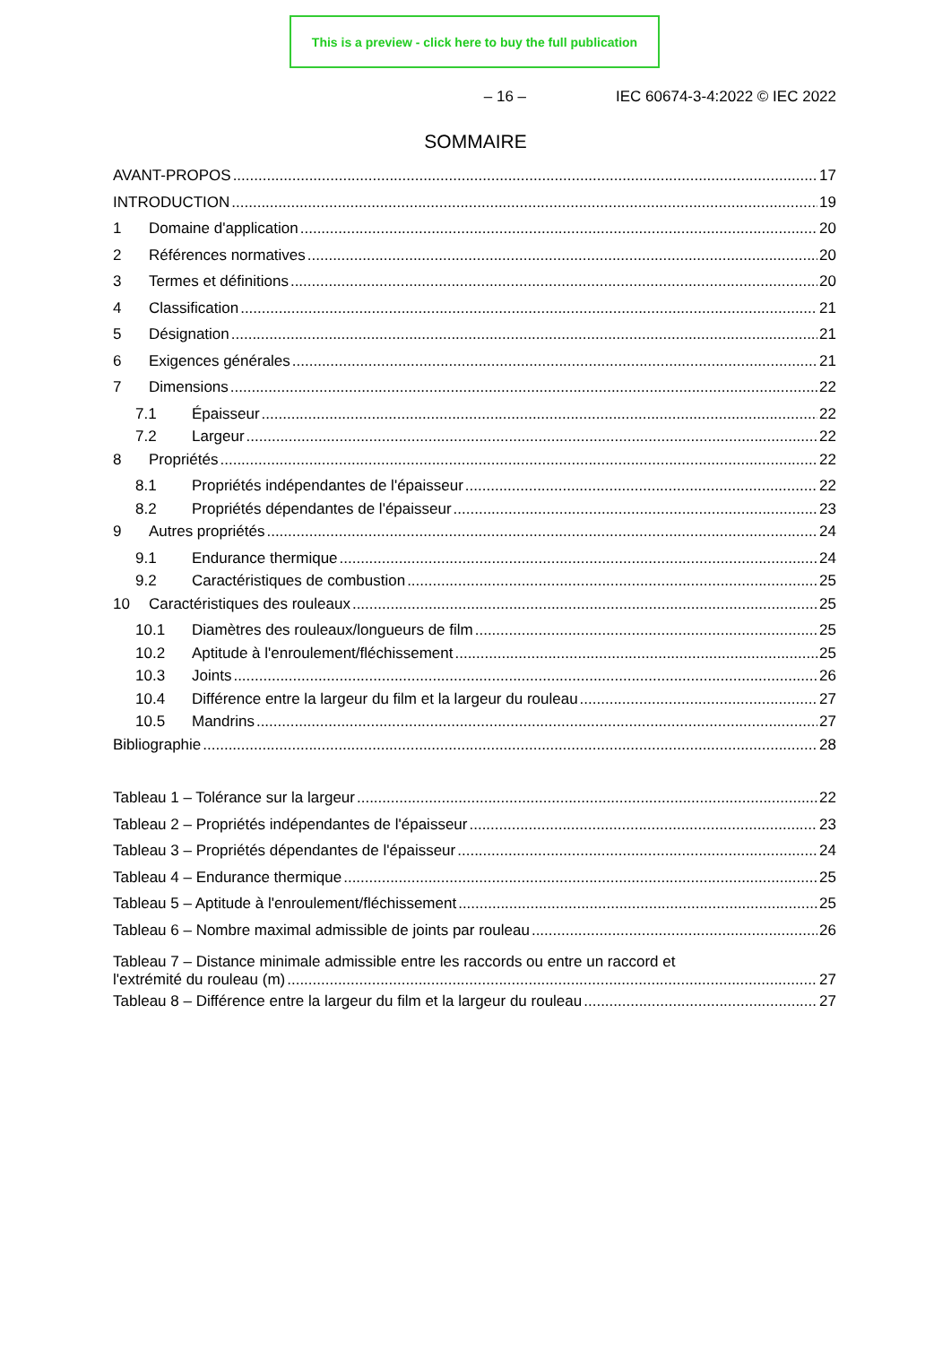This is a preview - click here to buy the full publication
– 16 – IEC 60674-3-4:2022 © IEC 2022
SOMMAIRE
AVANT-PROPOS 17
INTRODUCTION 19
1 Domaine d'application 20
2 Références normatives 20
3 Termes et définitions 20
4 Classification 21
5 Désignation 21
6 Exigences générales 21
7 Dimensions 22
7.1 Épaisseur 22
7.2 Largeur 22
8 Propriétés 22
8.1 Propriétés indépendantes de l'épaisseur 22
8.2 Propriétés dépendantes de l'épaisseur 23
9 Autres propriétés 24
9.1 Endurance thermique 24
9.2 Caractéristiques de combustion 25
10 Caractéristiques des rouleaux 25
10.1 Diamètres des rouleaux/longueurs de film 25
10.2 Aptitude à l'enroulement/fléchissement 25
10.3 Joints 26
10.4 Différence entre la largeur du film et la largeur du rouleau 27
10.5 Mandrins 27
Bibliographie 28
Tableau 1 – Tolérance sur la largeur 22
Tableau 2 – Propriétés indépendantes de l'épaisseur 23
Tableau 3 – Propriétés dépendantes de l'épaisseur 24
Tableau 4 – Endurance thermique 25
Tableau 5 – Aptitude à l'enroulement/fléchissement 25
Tableau 6 – Nombre maximal admissible de joints par rouleau 26
Tableau 7 – Distance minimale admissible entre les raccords ou entre un raccord et
l'extrémité du rouleau (m) 27
Tableau 8 – Différence entre la largeur du film et la largeur du rouleau 27